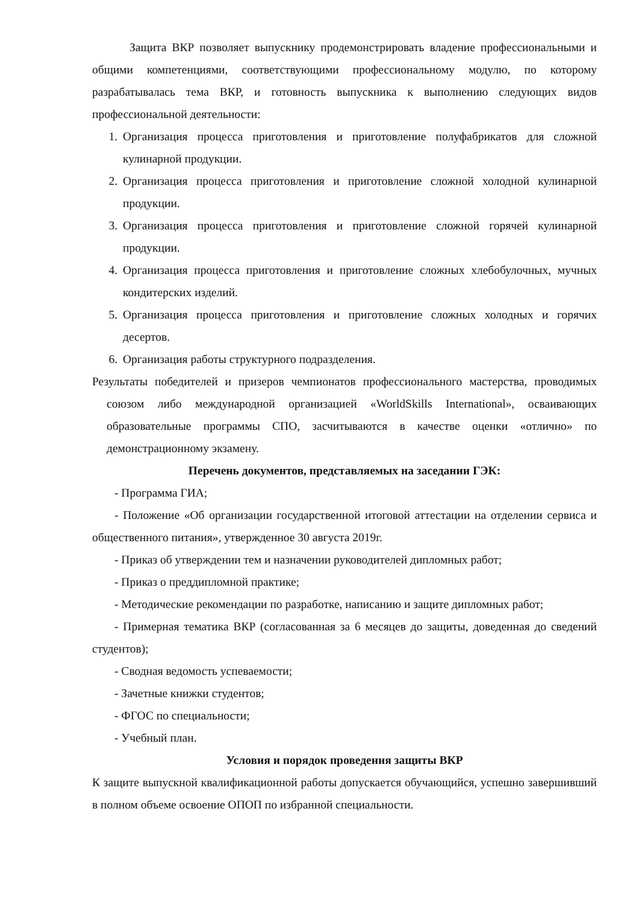Защита ВКР позволяет выпускнику продемонстрировать владение профессиональными и общими компетенциями, соответствующими профессиональному модулю, по которому разрабатывалась тема ВКР, и готовность выпускника к выполнению следующих видов профессиональной деятельности:
1. Организация процесса приготовления и приготовление полуфабрикатов для сложной кулинарной продукции.
2. Организация процесса приготовления и приготовление сложной холодной кулинарной продукции.
3. Организация процесса приготовления и приготовление сложной горячей кулинарной продукции.
4. Организация процесса приготовления и приготовление сложных хлебобулочных, мучных кондитерских изделий.
5. Организация процесса приготовления и приготовление сложных холодных и горячих десертов.
6. Организация работы структурного подразделения.
Результаты победителей и призеров чемпионатов профессионального мастерства, проводимых союзом либо международной организацией «WorldSkills International», осваивающих образовательные программы СПО, засчитываются в качестве оценки «отлично» по демонстрационному экзамену.
Перечень документов, представляемых на заседании ГЭК:
- Программа ГИА;
- Положение «Об организации государственной итоговой аттестации на отделении сервиса и общественного питания», утвержденное 30 августа 2019г.
- Приказ об утверждении тем и назначении руководителей дипломных работ;
- Приказ о преддипломной практике;
- Методические рекомендации по разработке, написанию и защите дипломных работ;
- Примерная тематика ВКР (согласованная за 6 месяцев до защиты, доведенная до сведений студентов);
- Сводная ведомость успеваемости;
- Зачетные книжки студентов;
- ФГОС по специальности;
- Учебный план.
Условия и порядок проведения защиты ВКР
К защите выпускной квалификационной работы допускается обучающийся, успешно завершивший в полном объеме освоение ОПОП по избранной специальности.